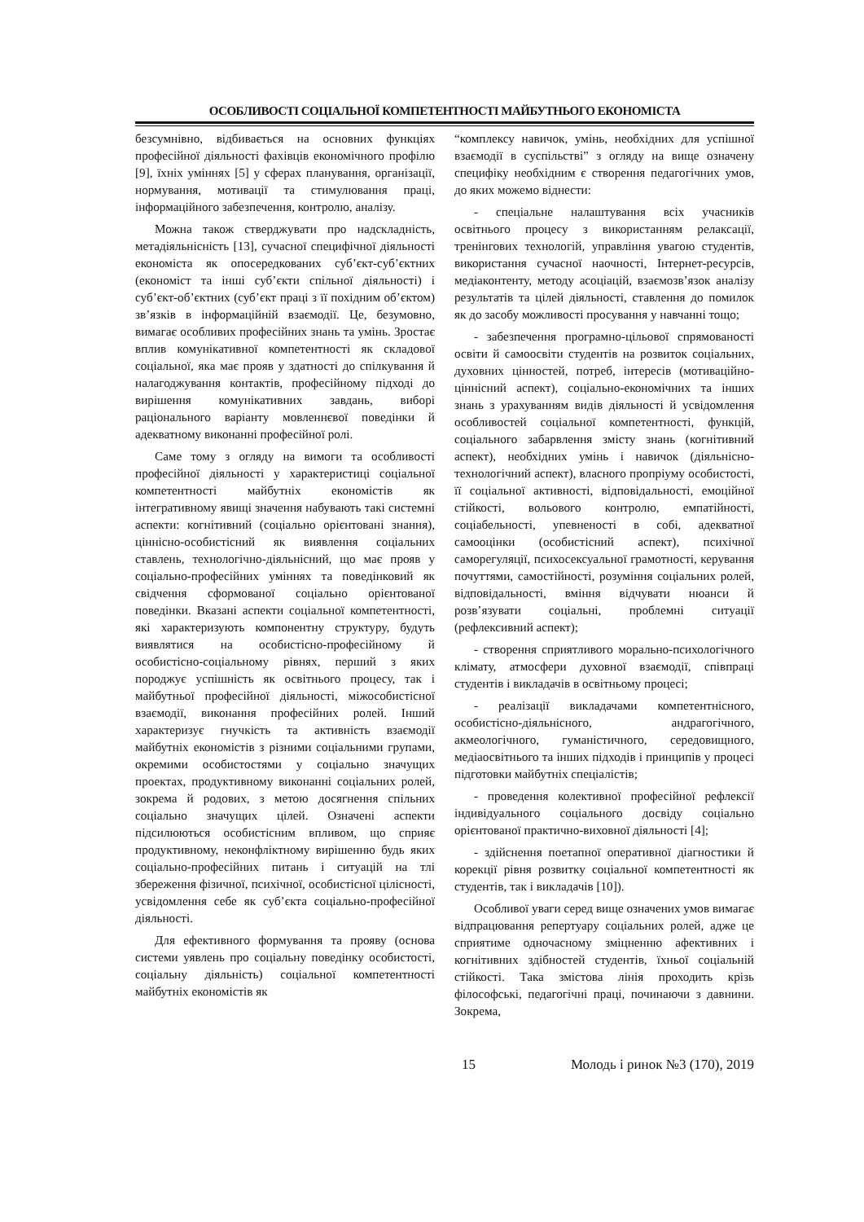ОСОБЛИВОСТІ СОЦІАЛЬНОЇ КОМПЕТЕНТНОСТІ МАЙБУТНЬОГО ЕКОНОМІСТА
безсумнівно, відбивається на основних функціях професійної діяльності фахівців економічного профілю [9], їхніх уміннях [5] у сферах планування, організації, нормування, мотивації та стимулювання праці, інформаційного забезпечення, контролю, аналізу.
Можна також стверджувати про надскладність, метадіяльнісність [13], сучасної специфічної діяльності економіста як опосередкованих суб’єкт-суб’єктних (економіст та інші суб’єкти спільної діяльності) і суб’єкт-об’єктних (суб’єкт праці з її похідним об’єктом) зв’язків в інформаційній взаємодії. Це, безумовно, вимагає особливих професійних знань та умінь. Зростає вплив комунікативної компетентності як складової соціальної, яка має прояв у здатності до спілкування й налагоджування контактів, професійному підході до вирішення комунікативних завдань, виборі раціонального варіанту мовленнєвої поведінки й адекватному виконанні професійної ролі.
Саме тому з огляду на вимоги та особливості професійної діяльності у характеристиці соціальної компетентності майбутніх економістів як інтегративному явищі значення набувають такі системні аспекти: когнітивний (соціально орієнтовані знання), ціннісно-особистісний як виявлення соціальних ставлень, технологічно-діяльнісний, що має прояв у соціально-професійних уміннях та поведінковий як свідчення сформованої соціально орієнтованої поведінки. Вказані аспекти соціальної компетентності, які характеризують компонентну структуру, будуть виявлятися на особистісно-професійному й особистісно-соціальному рівнях, перший з яких породжує успішність як освітнього процесу, так і майбутньої професійної діяльності, міжособистісної взаємодії, виконання професійних ролей. Інший характеризує гнучкість та активність взаємодії майбутніх економістів з різними соціальними групами, окремими особистостями у соціально значущих проектах, продуктивному виконанні соціальних ролей, зокрема й родових, з метою досягнення спільних соціально значущих цілей. Означені аспекти підсилюються особистісним впливом, що сприяє продуктивному, неконфліктному вирішенню будь яких соціально-професійних питань і ситуацій на тлі збереження фізичної, психічної, особистісної цілісності, усвідомлення себе як суб’єкта соціально-професійної діяльності.
Для ефективного формування та прояву (основа системи уявлень про соціальну поведінку особистості, соціальну діяльність) соціальної компетентності майбутніх економістів як
“комплексу навичок, умінь, необхідних для успішної взаємодії в суспільстві” з огляду на вище означену специфіку необхідним є створення педагогічних умов, до яких можемо віднести:
- спеціальне налаштування всіх учасників освітнього процесу з використанням релаксації, тренінгових технологій, управління увагою студентів, використання сучасної наочності, Інтернет-ресурсів, медіаконтенту, методу асоціацій, взаємозв’язок аналізу результатів та цілей діяльності, ставлення до помилок як до засобу можливості просування у навчанні тощо;
- забезпечення програмно-цільової спрямованості освіти й самоосвіти студентів на розвиток соціальних, духовних цінностей, потреб, інтересів (мотиваційно-ціннісний аспект), соціально-економічних та інших знань з урахуванням видів діяльності й усвідомлення особливостей соціальної компетентності, функцій, соціального забарвлення змісту знань (когнітивний аспект), необхідних умінь і навичок (діяльнісно-технологічний аспект), власного пропріуму особистості, її соціальної активності, відповідальності, емоційної стійкості, вольового контролю, емпатійності, соціабельності, упевненості в собі, адекватної самооцінки (особистісний аспект), психічної саморегуляції, психосексуальної грамотності, керування почуттями, самостійності, розуміння соціальних ролей, відповідальності, вміння відчувати нюанси й розв’язувати соціальні, проблемні ситуації (рефлексивний аспект);
- створення сприятливого морально-психологічного клімату, атмосфери духовної взаємодії, співпраці студентів і викладачів в освітньому процесі;
- реалізації викладачами компетентнісного, особистісно-діяльнісного, андрагогічного, акмеологічного, гуманістичного, середовищного, медіаосвітнього та інших підходів і принципів у процесі підготовки майбутніх спеціалістів;
- проведення колективної професійної рефлексії індивідуального соціального досвіду соціально орієнтованої практично-виховної діяльності [4];
- здійснення поетапної оперативної діагностики й корекції рівня розвитку соціальної компетентності як студентів, так і викладачів [10]).
Особливої уваги серед вище означених умов вимагає відпрацювання репертуару соціальних ролей, адже це сприятиме одночасному зміцненню афективних і когнітивних здібностей студентів, їхньої соціальній стійкості. Така змістова лінія проходить крізь філософські, педагогічні праці, починаючи з давнини. Зокрема,
15 Молодь і ринок №3 (170), 2019